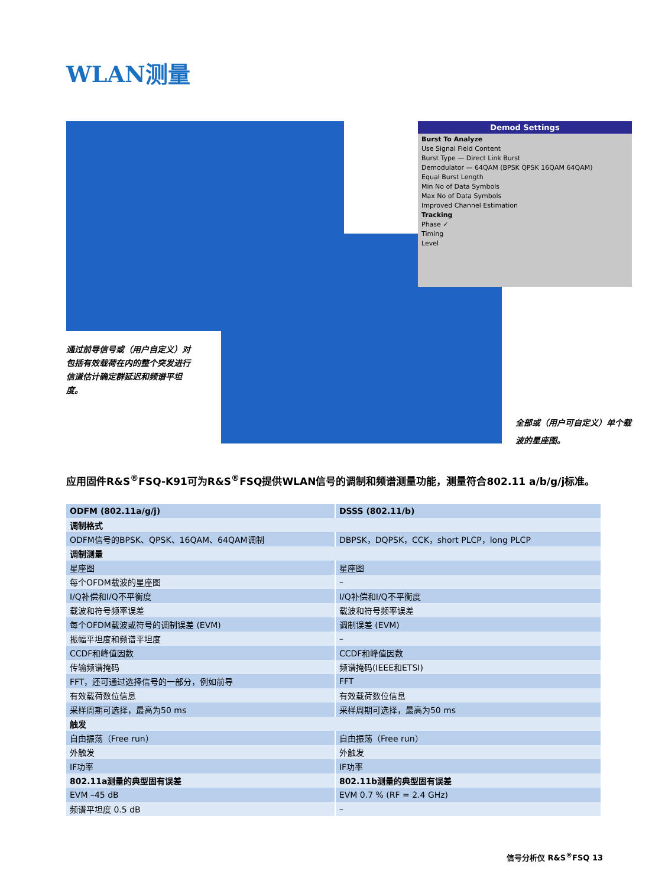WLAN测量
Demod Settings
Burst To Analyze
Use Signal Field Content
Burst Type — Direct Link Burst
Demodulator — 64QAM (BPSK QPSK 16QAM 64QAM)
Equal Burst Length
Min No of Data Symbols
Max No of Data Symbols
Improved Channel Estimation
Tracking
Phase ✓
Timing
Level
通过前导信号或（用户自定义）对包括有效载荷在内的整个突发进行信道估计确定群延迟和频谱平坦度。
全部或（用户可自定义）单个载波的星座图。
应用固件R&S<sup>®</sup>FSQ-K91可为R&S<sup>®</sup>FSQ提供WLAN信号的调制和频谱测量功能，测量符合802.11 a/b/g/j标准。
| ODFM (802.11a/g/j) | DSSS (802.11/b) |
| --- | --- |
| 调制格式 | |
| ODFM信号的BPSK、QPSK、16QAM、64QAM调制 | DBPSK，DQPSK，CCK，short PLCP，long PLCP |
| 调制测量 | |
| 星座图 | 星座图 |
| 每个OFDM载波的星座图 | – |
| I/Q补偿和I/Q不平衡度 | I/Q补偿和I/Q不平衡度 |
| 载波和符号频率误差 | 载波和符号频率误差 |
| 每个OFDM载波或符号的调制误差 (EVM) | 调制误差 (EVM) |
| 振幅平坦度和频谱平坦度 | – |
| CCDF和峰值因数 | CCDF和峰值因数 |
| 传输频谱掩码 | 频谱掩码(IEEE和ETSI) |
| FFT，还可通过选择信号的一部分，例如前导 | FFT |
| 有效载荷数位信息 | 有效载荷数位信息 |
| 采样周期可选择，最高为50 ms | 采样周期可选择，最高为50 ms |
| 触发 | |
| 自由振荡（Free run） | 自由振荡（Free run） |
| 外触发 | 外触发 |
| IF功率 | IF功率 |
| 802.11a测量的典型固有误差 | 802.11b测量的典型固有误差 |
| EVM –45 dB | EVM 0.7 % (RF = 2.4 GHz) |
| 频谱平坦度 0.5 dB | – |
信号分析仪 R&S<sup>®</sup>FSQ 13